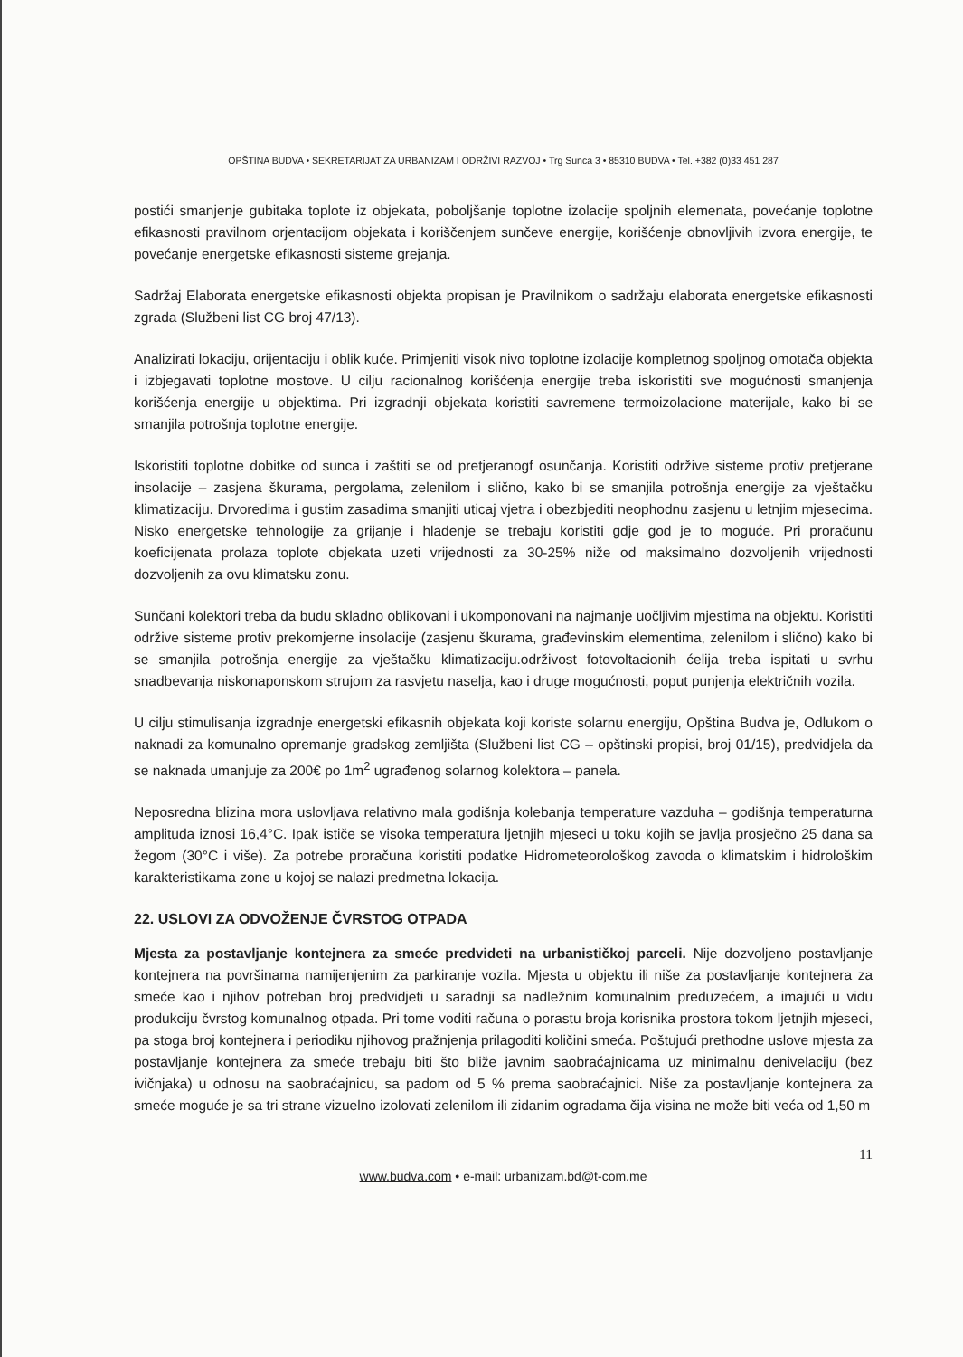OPŠTINA BUDVA • SEKRETARIJAT ZA URBANIZAM I ODRŽIVI RAZVOJ • Trg Sunca 3 • 85310 BUDVA • Tel. +382 (0)33 451 287
postići smanjenje gubitaka toplote iz objekata, poboljšanje toplotne izolacije spoljnih elemenata, povećanje toplotne efikasnosti pravilnom orjentacijom objekata i koriščenjem sunčeve energije, korišćenje obnovljivih izvora energije, te povećanje energetske efikasnosti sisteme grejanja.
Sadržaj Elaborata energetske efikasnosti objekta propisan je Pravilnikom o sadržaju elaborata energetske efikasnosti zgrada (Službeni list CG broj 47/13).
Analizirati lokaciju, orijentaciju i oblik kuće. Primjeniti visok nivo toplotne izolacije kompletnog spoljnog omotača objekta i izbjegavati toplotne mostove. U cilju racionalnog korišćenja energije treba iskoristiti sve mogućnosti smanjenja korišćenja energije u objektima. Pri izgradnji objekata koristiti savremene termoizolacione materijale, kako bi se smanjila potrošnja toplotne energije.
Iskoristiti toplotne dobitke od sunca i zaštiti se od pretjeranogf osunčanja. Koristiti održive sisteme protiv pretjerane insolacije – zasjena škurama, pergolama, zelenilom i slično, kako bi se smanjila potrošnja energije za vještačku klimatizaciju. Drvoredima i gustim zasadima smanjiti uticaj vjetra i obezbjediti neophodnu zasjenu u letnjim mjesecima. Nisko energetske tehnologije za grijanje i hlađenje se trebaju koristiti gdje god je to moguće. Pri proračunu koeficijenata prolaza toplote objekata uzeti vrijednosti za 30-25% niže od maksimalno dozvoljenih vrijednosti dozvoljenih za ovu klimatsku zonu.
Sunčani kolektori treba da budu skladno oblikovani i ukomponovani na najmanje uočljivim mjestima na objektu. Koristiti održive sisteme protiv prekomjerne insolacije (zasjenu škurama, građevinskim elementima, zelenilom i slično) kako bi se smanjila potrošnja energije za vještačku klimatizaciju.održivost fotovoltacionih ćelija treba ispitati u svrhu snadbevanja niskonaponskom strujom za rasvjetu naselja, kao i druge mogućnosti, poput punjenja električnih vozila.
U cilju stimulisanja izgradnje energetski efikasnih objekata koji koriste solarnu energiju, Opština Budva je, Odlukom o naknadi za komunalno opremanje gradskog zemljišta (Službeni list CG – opštinski propisi, broj 01/15), predvidjela da se naknada umanjuje za 200€ po 1m<sup>2</sup> ugrađenog solarnog kolektora – panela.
Neposredna blizina mora uslovljava relativno mala godišnja kolebanja temperature vazduha – godišnja temperaturna amplituda iznosi 16,4°C. Ipak ističe se visoka temperatura ljetnjih mjeseci u toku kojih se javlja prosječno 25 dana sa žegom (30°C i više). Za potrebe proračuna koristiti podatke Hidrometeorološkog zavoda o klimatskim i hidrološkim karakteristikama zone u kojoj se nalazi predmetna lokacija.
22. USLOVI ZA ODVOŽENJE ČVRSTOG OTPADA
Mjesta za postavljanje kontejnera za smeće predvideti na urbanističkoj parceli. Nije dozvoljeno postavljanje kontejnera na površinama namijenjenim za parkiranje vozila. Mjesta u objektu ili niše za postavljanje kontejnera za smeće kao i njihov potreban broj predvidjeti u saradnji sa nadležnim komunalnim preduzećem, a imajući u vidu produkciju čvrstog komunalnog otpada. Pri tome voditi računa o porastu broja korisnika prostora tokom ljetnjih mjeseci, pa stoga broj kontejnera i periodiku njihovog pražnjenja prilagoditi količini smeća. Poštujući prethodne uslove mjesta za postavljanje kontejnera za smeće trebaju biti što bliže javnim saobraćajnicama uz minimalnu denivelaciju (bez ivičnjaka) u odnosu na saobraćajnicu, sa padom od 5 % prema saobraćajnici. Niše za postavljanje kontejnera za smeće moguće je sa tri strane vizuelno izolovati zelenilom ili zidanim ogradama čija visina ne može biti veća od 1,50 m
11
www.budva.com • e-mail: urbanizam.bd@t-com.me